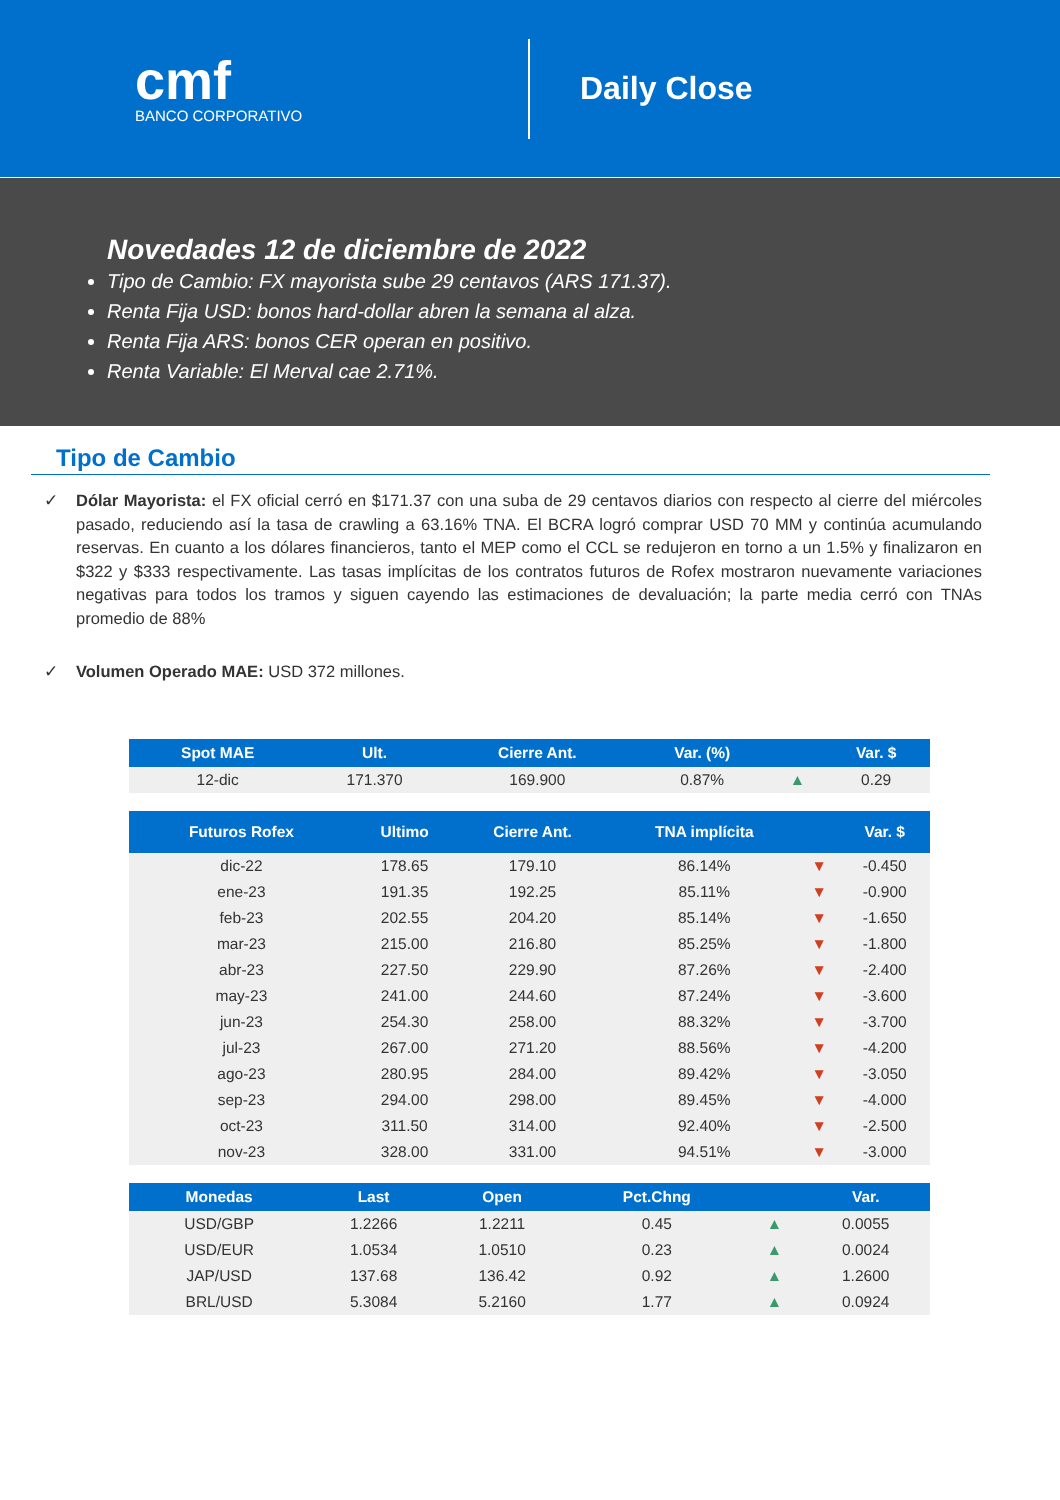cmf
BANCO CORPORATIVO
Daily Close
Novedades 12 de diciembre de 2022
Tipo de Cambio: FX mayorista sube 29 centavos (ARS 171.37).
Renta Fija USD: bonos hard-dollar abren la semana al alza.
Renta Fija ARS: bonos CER operan en positivo.
Renta Variable: El Merval cae 2.71%.
Tipo de Cambio
✓ Dólar Mayorista: el FX oficial cerró en $171.37 con una suba de 29 centavos diarios con respecto al cierre del miércoles pasado, reduciendo así la tasa de crawling a 63.16% TNA. El BCRA logró comprar USD 70 MM y continúa acumulando reservas. En cuanto a los dólares financieros, tanto el MEP como el CCL se redujeron en torno a un 1.5% y finalizaron en $322 y $333 respectivamente. Las tasas implícitas de los contratos futuros de Rofex mostraron nuevamente variaciones negativas para todos los tramos y siguen cayendo las estimaciones de devaluación; la parte media cerró con TNAs promedio de 88%
✓ Volumen Operado MAE: USD 372 millones.
| Spot MAE | Ult. | Cierre Ant. | Var. (%) | | Var. $ |
| --- | --- | --- | --- | --- | --- |
| 12-dic | 171.370 | 169.900 | 0.87% | ▲ | 0.29 |
| Futuros Rofex | Ultimo | Cierre Ant. | TNA implícita | | Var. $ |
| --- | --- | --- | --- | --- | --- |
| dic-22 | 178.65 | 179.10 | 86.14% | ▼ | -0.450 |
| ene-23 | 191.35 | 192.25 | 85.11% | ▼ | -0.900 |
| feb-23 | 202.55 | 204.20 | 85.14% | ▼ | -1.650 |
| mar-23 | 215.00 | 216.80 | 85.25% | ▼ | -1.800 |
| abr-23 | 227.50 | 229.90 | 87.26% | ▼ | -2.400 |
| may-23 | 241.00 | 244.60 | 87.24% | ▼ | -3.600 |
| jun-23 | 254.30 | 258.00 | 88.32% | ▼ | -3.700 |
| jul-23 | 267.00 | 271.20 | 88.56% | ▼ | -4.200 |
| ago-23 | 280.95 | 284.00 | 89.42% | ▼ | -3.050 |
| sep-23 | 294.00 | 298.00 | 89.45% | ▼ | -4.000 |
| oct-23 | 311.50 | 314.00 | 92.40% | ▼ | -2.500 |
| nov-23 | 328.00 | 331.00 | 94.51% | ▼ | -3.000 |
| Monedas | Last | Open | Pct.Chng | | Var. |
| --- | --- | --- | --- | --- | --- |
| USD/GBP | 1.2266 | 1.2211 | 0.45 | ▲ | 0.0055 |
| USD/EUR | 1.0534 | 1.0510 | 0.23 | ▲ | 0.0024 |
| JAP/USD | 137.68 | 136.42 | 0.92 | ▲ | 1.2600 |
| BRL/USD | 5.3084 | 5.2160 | 1.77 | ▲ | 0.0924 |